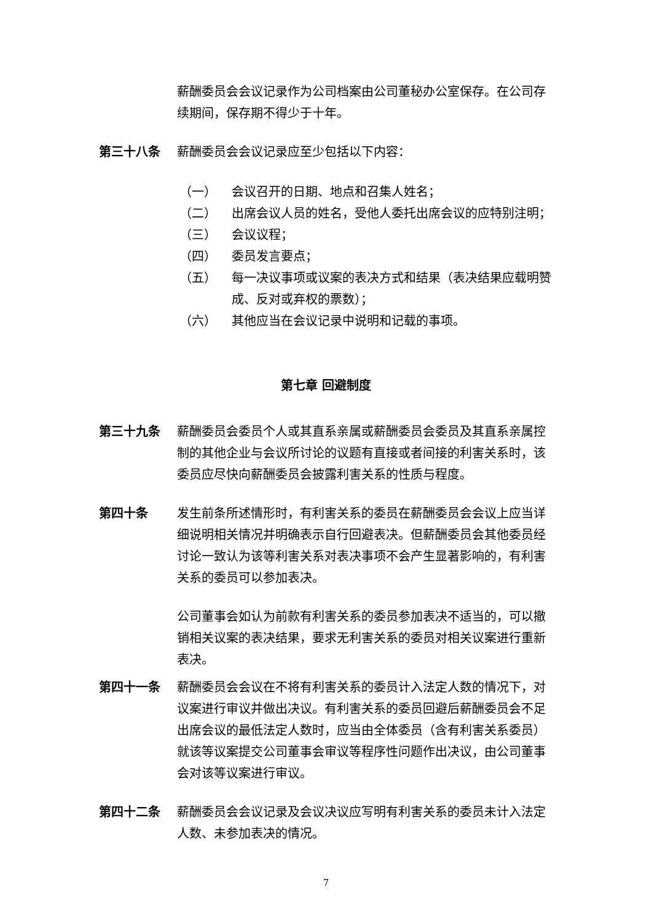薪酬委员会会议记录作为公司档案由公司董秘办公室保存。在公司存续期间，保存期不得少于十年。
第三十八条 薪酬委员会会议记录应至少包括以下内容：
（一） 会议召开的日期、地点和召集人姓名；
（二） 出席会议人员的姓名，受他人委托出席会议的应特别注明；
（三） 会议议程；
（四） 委员发言要点；
（五） 每一决议事项或议案的表决方式和结果（表决结果应载明赞成、反对或弃权的票数）；
（六） 其他应当在会议记录中说明和记载的事项。
第七章 回避制度
第三十九条 薪酬委员会委员个人或其直系亲属或薪酬委员会委员及其直系亲属控制的其他企业与会议所讨论的议题有直接或者间接的利害关系时，该委员应尽快向薪酬委员会披露利害关系的性质与程度。
第四十条 发生前条所述情形时，有利害关系的委员在薪酬委员会会议上应当详细说明相关情况并明确表示自行回避表决。但薪酬委员会其他委员经讨论一致认为该等利害关系对表决事项不会产生显著影响的，有利害关系的委员可以参加表决。
公司董事会如认为前款有利害关系的委员参加表决不适当的，可以撤销相关议案的表决结果，要求无利害关系的委员对相关议案进行重新表决。
第四十一条 薪酬委员会会议在不将有利害关系的委员计入法定人数的情况下，对议案进行审议并做出决议。有利害关系的委员回避后薪酬委员会不足出席会议的最低法定人数时，应当由全体委员（含有利害关系委员）就该等议案提交公司董事会审议等程序性问题作出决议，由公司董事会对该等议案进行审议。
第四十二条 薪酬委员会会议记录及会议决议应写明有利害关系的委员未计入法定人数、未参加表决的情况。
7